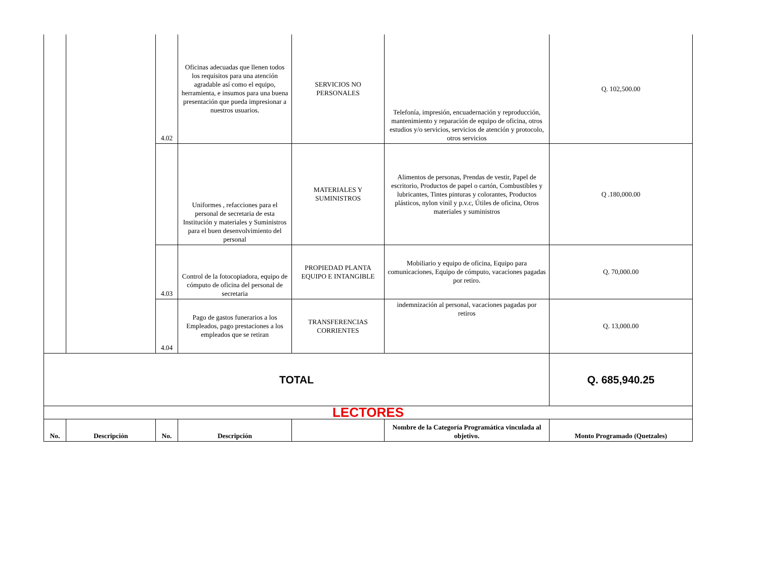| | | 4.02 | Oficinas adecuadas que llenen todos los requisitos para una atención agradable así como el equipo, herramienta, e insumos para una buena presentación que pueda impresionar a nuestros usuarios. | SERVICIOS NO PERSONALES | Telefonía, impresión, encuadernación y reproducción, mantenimiento y reparación de equipo de oficina, otros estudios y/o servicios, servicios de atención y protocolo, otros servicios | Q. 102,500.00 |
| | | | Uniformes , refacciones para el personal de secretaria de esta Institución y materiales y Suministros para el buen desenvolvimiento del personal | MATERIALES Y SUMINISTROS | Alimentos de personas, Prendas de vestir, Papel de escritorio, Productos de papel o cartón, Combustibles y lubricantes, Tintes pinturas y colorantes, Productos plásticos, nylon vinil y p.v.c, Útiles de oficina, Otros materiales y suministros | Q .180,000.00 |
| | | 4.03 | Control de la fotocopiadora, equipo de cómputo de oficina del personal de secretaria | PROPIEDAD PLANTA EQUIPO E INTANGIBLE | Mobiliario y equipo de oficina, Equipo para comunicaciones, Equipo de cómputo, vacaciones pagadas por retiro. | Q. 70,000.00 |
| | | 4.04 | Pago de gastos funerarios a los Empleados, pago prestaciones a los empleados que se retiran | TRANSFERENCIAS CORRIENTES | indemnización al personal, vacaciones pagadas por retiros | Q. 13,000.00 |
| TOTAL | | | | | | Q. 685,940.25 |
| LECTORES | | | | | | |
| No. | Descripción | No. | Descripción | | Nombre de la Categoría Programática vinculada al objetivo. | Monto Programado (Quetzales) |